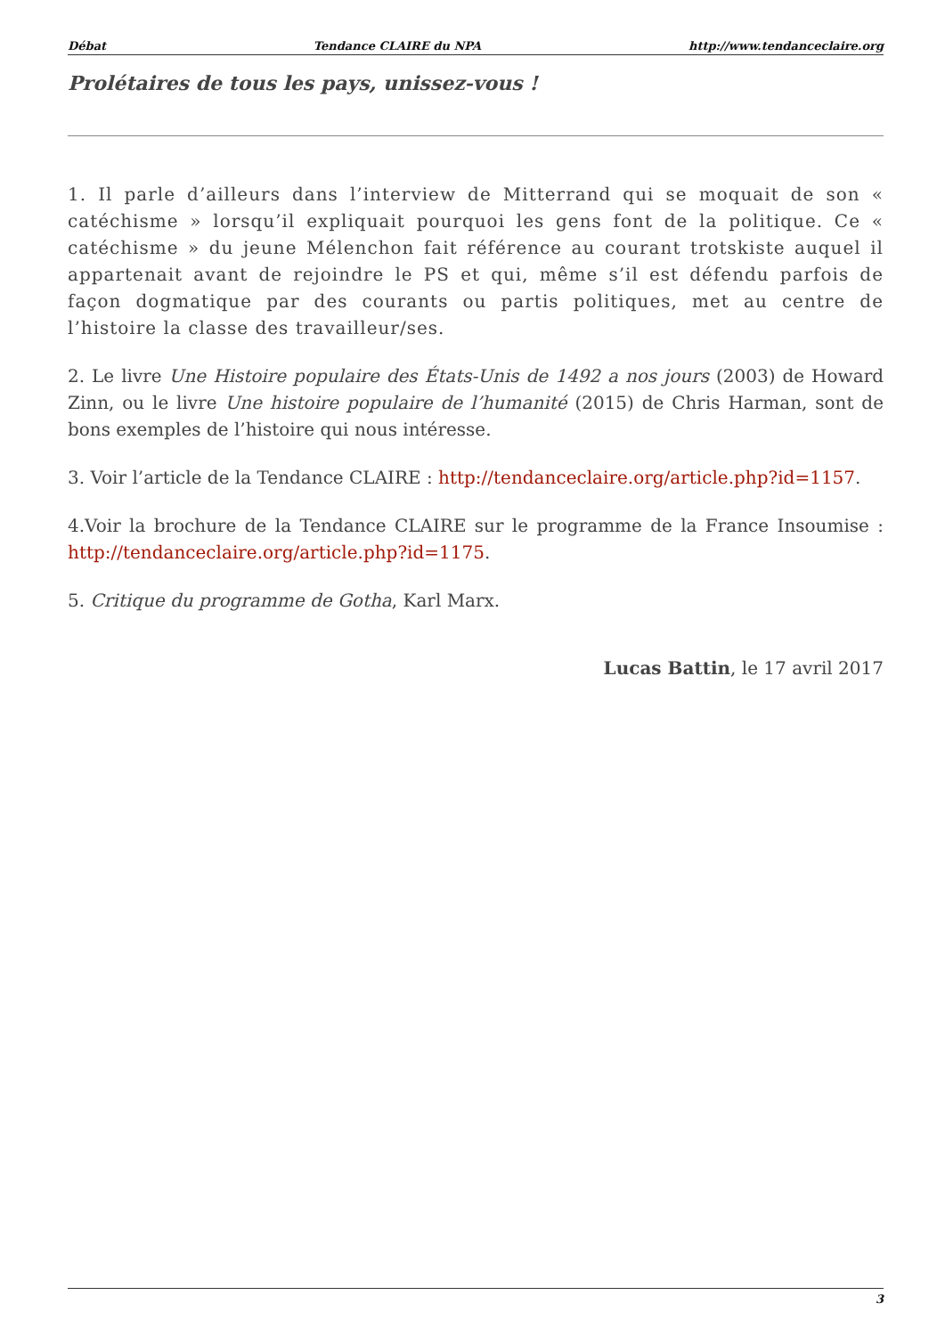Débat Tendance CLAIRE du NPA http://www.tendanceclaire.org
Prolétaires de tous les pays, unissez-vous !
1. Il parle d’ailleurs dans l’interview de Mitterrand qui se moquait de son « catéchisme » lorsqu’il expliquait pourquoi les gens font de la politique. Ce « catéchisme » du jeune Mélenchon fait référence au courant trotskiste auquel il appartenait avant de rejoindre le PS et qui, même s’il est défendu parfois de façon dogmatique par des courants ou partis politiques, met au centre de l’histoire la classe des travailleur/ses.
2. Le livre Une Histoire populaire des États-Unis de 1492 a nos jours (2003) de Howard Zinn, ou le livre Une histoire populaire de l’humanité (2015) de Chris Harman, sont de bons exemples de l’histoire qui nous intéresse.
3. Voir l’article de la Tendance CLAIRE : http://tendanceclaire.org/article.php?id=1157.
4.Voir la brochure de la Tendance CLAIRE sur le programme de la France Insoumise : http://tendanceclaire.org/article.php?id=1175.
5. Critique du programme de Gotha, Karl Marx.
Lucas Battin, le 17 avril 2017
3